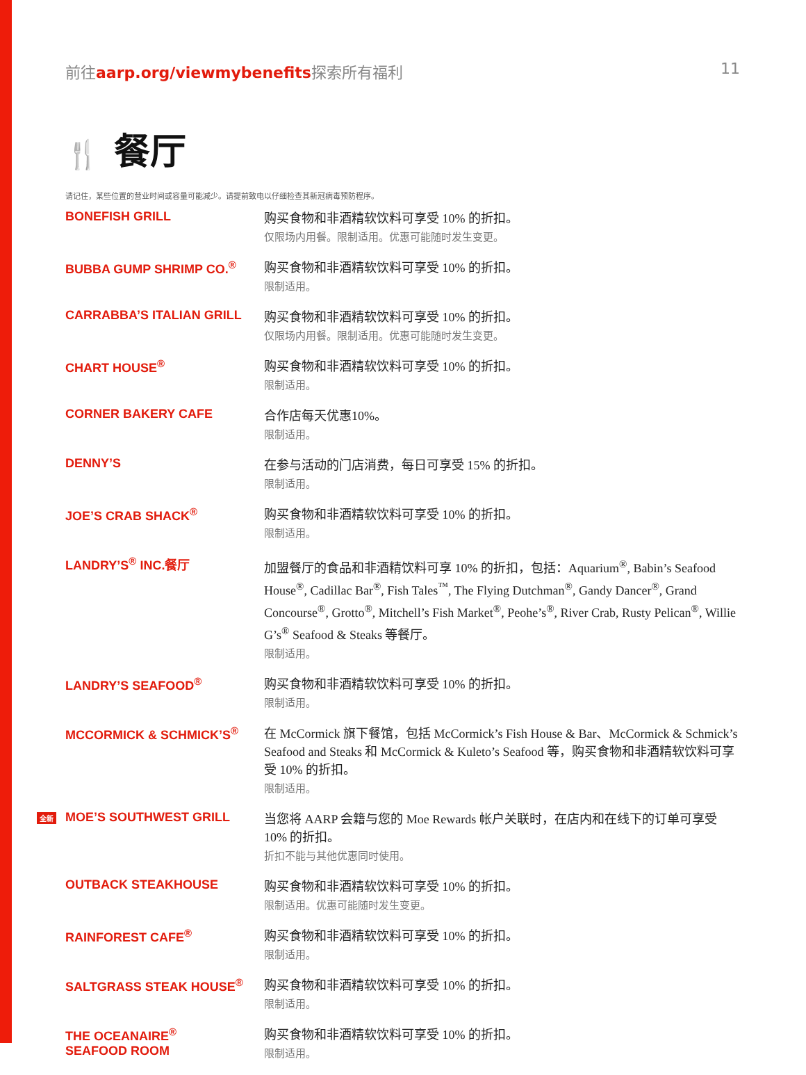前往aarp.org/viewmybenefits探索所有福利
11
🍴 餐厅
请记住，某些位置的营业时间或容量可能减少。请提前致电以仔细检查其新冠病毒预防程序。
| BONEFISH GRILL | 购买食物和非酒精软饮料可享受 10% 的折扣。 仅限场内用餐。限制适用。优惠可能随时发生变更。 |
| BUBBA GUMP SHRIMP CO.<sup>®</sup> | 购买食物和非酒精软饮料可享受 10% 的折扣。 限制适用。 |
| CARRABBA’S ITALIAN GRILL | 购买食物和非酒精软饮料可享受 10% 的折扣。 仅限场内用餐。限制适用。优惠可能随时发生变更。 |
| CHART HOUSE<sup>®</sup> | 购买食物和非酒精软饮料可享受 10% 的折扣。 限制适用。 |
| CORNER BAKERY CAFE | 合作店每天优惠10%。 限制适用。 |
| DENNY’S | 在参与活动的门店消费，每日可享受 15% 的折扣。 限制适用。 |
| JOE’S CRAB SHACK<sup>®</sup> | 购买食物和非酒精软饮料可享受 10% 的折扣。 限制适用。 |
| LANDRY’S<sup>®</sup> INC.餐厅 | 加盟餐厅的食品和非酒精饮料可享 10% 的折扣，包括：Aquarium<sup>®</sup>, Babin’s Seafood House<sup>®</sup>, Cadillac Bar<sup>®</sup>, Fish Tales<sup>™</sup>, The Flying Dutchman<sup>®</sup>, Gandy Dancer<sup>®</sup>, Grand Concourse<sup>®</sup>, Grotto<sup>®</sup>, Mitchell’s Fish Market<sup>®</sup>, Peohe’s<sup>®</sup>, River Crab, Rusty Pelican<sup>®</sup>, Willie G’s<sup>®</sup> Seafood & Steaks 等餐厅。 限制适用。 |
| LANDRY’S SEAFOOD<sup>®</sup> | 购买食物和非酒精软饮料可享受 10% 的折扣。 限制适用。 |
| MCCORMICK & SCHMICK’S<sup>®</sup> | 在 McCormick 旗下餐馆，包括 McCormick’s Fish House & Bar、McCormick & Schmick’s Seafood and Steaks 和 McCormick & Kuleto’s Seafood 等，购买食物和非酒精软饮料可享受 10% 的折扣。 限制适用。 |
| 全新 MOE’S SOUTHWEST GRILL | 当您将 AARP 会籍与您的 Moe Rewards 帐户关联时，在店内和在线下的订单可享受 10% 的折扣。 折扣不能与其他优惠同时使用。 |
| OUTBACK STEAKHOUSE | 购买食物和非酒精软饮料可享受 10% 的折扣。 限制适用。优惠可能随时发生变更。 |
| RAINFOREST CAFE<sup>®</sup> | 购买食物和非酒精软饮料可享受 10% 的折扣。 限制适用。 |
| SALTGRASS STEAK HOUSE<sup>®</sup> | 购买食物和非酒精软饮料可享受 10% 的折扣。 限制适用。 |
| THE OCEANAIRE<sup>®</sup> SEAFOOD ROOM | 购买食物和非酒精软饮料可享受 10% 的折扣。 限制适用。 |